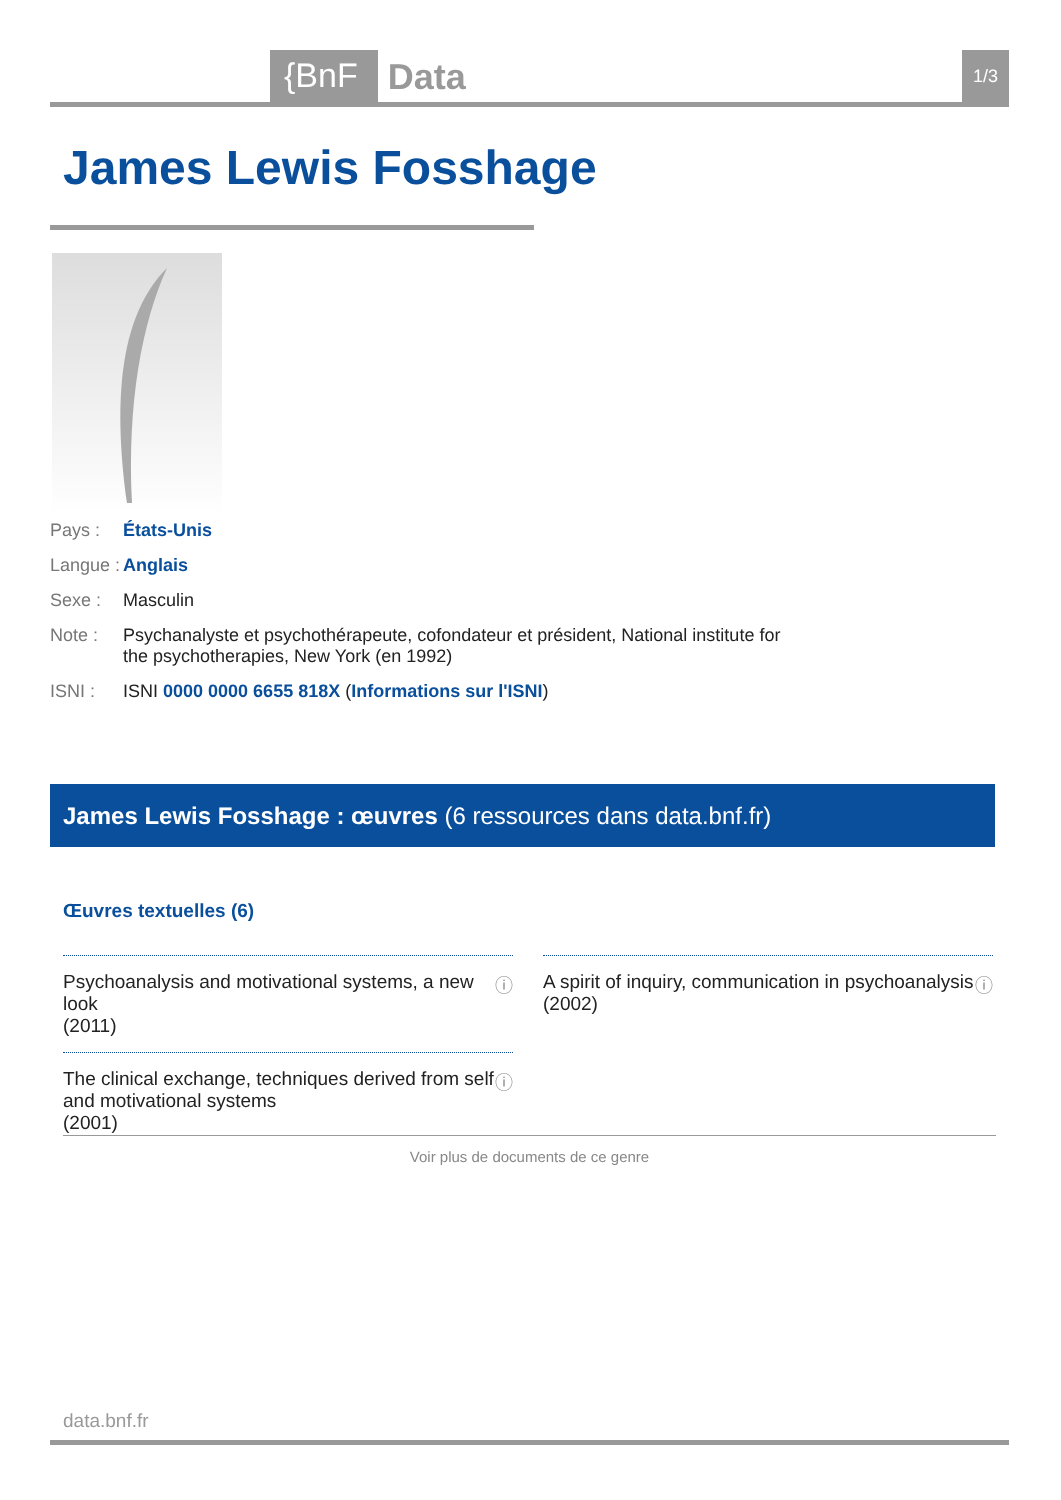{BnF Data 1/3
James Lewis Fosshage
Pays : États-Unis
Langue : Anglais
Sexe : Masculin
Note : Psychanalyste et psychothérapeute, cofondateur et président, National institute for the psychotherapies, New York (en 1992)
ISNI : ISNI 0000 0000 6655 818X (Informations sur l'ISNI)
James Lewis Fosshage : œuvres (6 ressources dans data.bnf.fr)
Œuvres textuelles (6)
Psychoanalysis and motivational systems, a new look
(2011) ⓘ
A spirit of inquiry, communication in psychoanalysis
(2002) ⓘ
The clinical exchange, techniques derived from self and motivational systems
(2001) ⓘ
Voir plus de documents de ce genre
data.bnf.fr